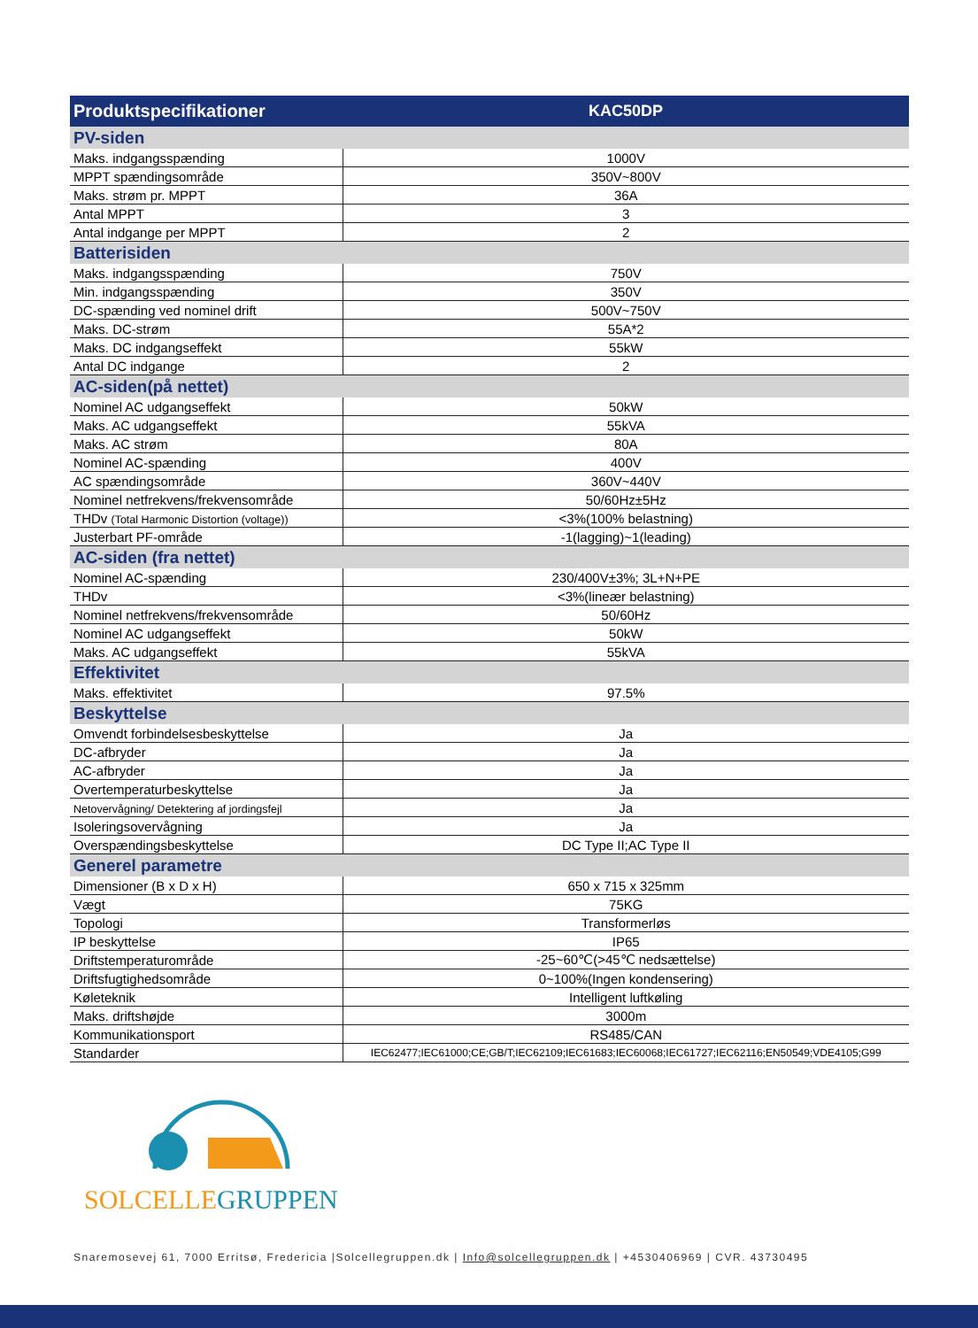| Produktspecifikationer | KAC50DP |
| --- | --- |
| PV-siden | |
| Maks. indgangsspænding | 1000V |
| MPPT spændingsområde | 350V~800V |
| Maks. strøm pr. MPPT | 36A |
| Antal MPPT | 3 |
| Antal indgange per MPPT | 2 |
| Batterisiden | |
| Maks. indgangsspænding | 750V |
| Min. indgangsspænding | 350V |
| DC-spænding ved nominel drift | 500V~750V |
| Maks. DC-strøm | 55A*2 |
| Maks. DC indgangseffekt | 55kW |
| Antal DC indgange | 2 |
| AC-siden(på nettet) | |
| Nominel AC udgangseffekt | 50kW |
| Maks. AC udgangseffekt | 55kVA |
| Maks. AC strøm | 80A |
| Nominel AC-spænding | 400V |
| AC spændingsområde | 360V~440V |
| Nominel netfrekvens/frekvensområde | 50/60Hz±5Hz |
| THDv (Total Harmonic Distortion (voltage)) | <3%(100% belastning) |
| Justerbart PF-område | -1(lagging)~1(leading) |
| AC-siden (fra nettet) | |
| Nominel AC-spænding | 230/400V±3%; 3L+N+PE |
| THDv | <3%(lineær belastning) |
| Nominel netfrekvens/frekvensområde | 50/60Hz |
| Nominel AC udgangseffekt | 50kW |
| Maks. AC udgangseffekt | 55kVA |
| Effektivitet | |
| Maks. effektivitet | 97.5% |
| Beskyttelse | |
| Omvendt forbindelsesbeskyttelse | Ja |
| DC-afbryder | Ja |
| AC-afbryder | Ja |
| Overtemperaturbeskyttelse | Ja |
| Netovervågning/ Detektering af jordingsfejl | Ja |
| Isoleringsovervågning | Ja |
| Overspændingsbeskyttelse | DC Type II;AC Type II |
| Generel parametre | |
| Dimensioner (B x D x H) | 650 x 715 x 325mm |
| Vægt | 75KG |
| Topologi | Transformerløs |
| IP beskyttelse | IP65 |
| Driftstemperaturområde | -25~60℃(>45℃ nedsættelse) |
| Driftsfugtighedsområde | 0~100%(Ingen kondensering) |
| Køleteknik | Intelligent luftkøling |
| Maks. driftshøjde | 3000m |
| Kommunikationsport | RS485/CAN |
| Standarder | IEC62477;IEC61000;CE;GB/T;IEC62109;IEC61683;IEC60068;IEC61727;IEC62116;EN50549;VDE4105;G99 |
SOLCELLEGRUPPEN
Snaremosevej 61, 7000 Erritsø, Fredericia |Solcellegruppen.dk | Info@solcellegruppen.dk | +4530406969 | CVR. 43730495